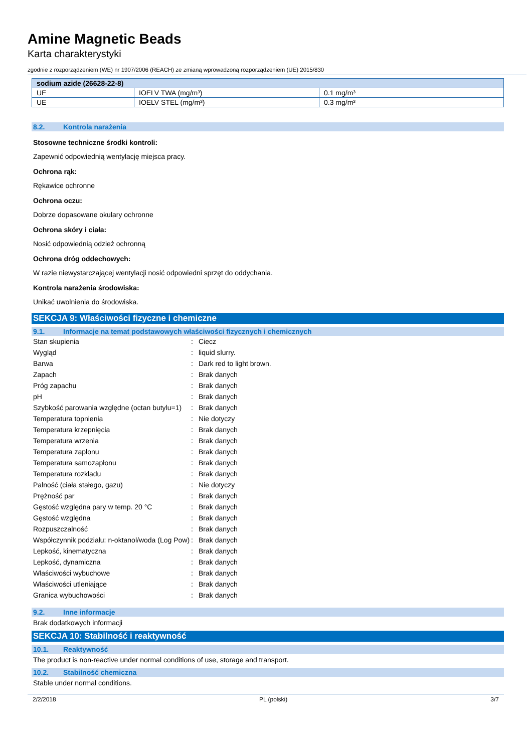Amine Magnetic Beads
Karta charakterystyki
zgodnie z rozporządzeniem (WE) nr 1907/2006 (REACH) ze zmianą wprowadzoną rozporządzeniem (UE) 2015/830
| sodium azide (26628-22-8) | | |
| --- | --- | --- |
| UE | IOELV TWA (mg/m³) | 0.1 mg/m³ |
| UE | IOELV STEL (mg/m³) | 0.3 mg/m³ |
8.2. Kontrola narażenia
Stosowne techniczne środki kontroli:
Zapewnić odpowiednią wentylację miejsca pracy.
Ochrona rąk:
Rękawice ochronne
Ochrona oczu:
Dobrze dopasowane okulary ochronne
Ochrona skóry i ciała:
Nosić odpowiednią odzież ochronną
Ochrona dróg oddechowych:
W razie niewystarczającej wentylacji nosić odpowiedni sprzęt do oddychania.
Kontrola narażenia środowiska:
Unikać uwolnienia do środowiska.
SEKCJA 9: Właściwości fizyczne i chemiczne
9.1. Informacje na temat podstawowych właściwości fizycznych i chemicznych
| Stan skupienia | : | Ciecz |
| Wygląd | : | liquid slurry. |
| Barwa | : | Dark red to light brown. |
| Zapach | : | Brak danych |
| Próg zapachu | : | Brak danych |
| pH | : | Brak danych |
| Szybkość parowania względne (octan butylu=1) | : | Brak danych |
| Temperatura topnienia | : | Nie dotyczy |
| Temperatura krzepnięcia | : | Brak danych |
| Temperatura wrzenia | : | Brak danych |
| Temperatura zapłonu | : | Brak danych |
| Temperatura samozapłonu | : | Brak danych |
| Temperatura rozkładu | : | Brak danych |
| Palność (ciała stałego, gazu) | : | Nie dotyczy |
| Prężność par | : | Brak danych |
| Gęstość względna pary w temp. 20 °C | : | Brak danych |
| Gęstość względna | : | Brak danych |
| Rozpuszczalność | : | Brak danych |
| Współczynnik podziału: n-oktanol/woda (Log Pow) | : | Brak danych |
| Lepkość, kinematyczna | : | Brak danych |
| Lepkość, dynamiczna | : | Brak danych |
| Właściwości wybuchowe | : | Brak danych |
| Właściwości utleniające | : | Brak danych |
| Granica wybuchowości | : | Brak danych |
9.2. Inne informacje
Brak dodatkowych informacji
SEKCJA 10: Stabilność i reaktywność
10.1. Reaktywność
The product is non-reactive under normal conditions of use, storage and transport.
10.2. Stabilność chemiczna
Stable under normal conditions.
2/2/2018 PL (polski) 3/7